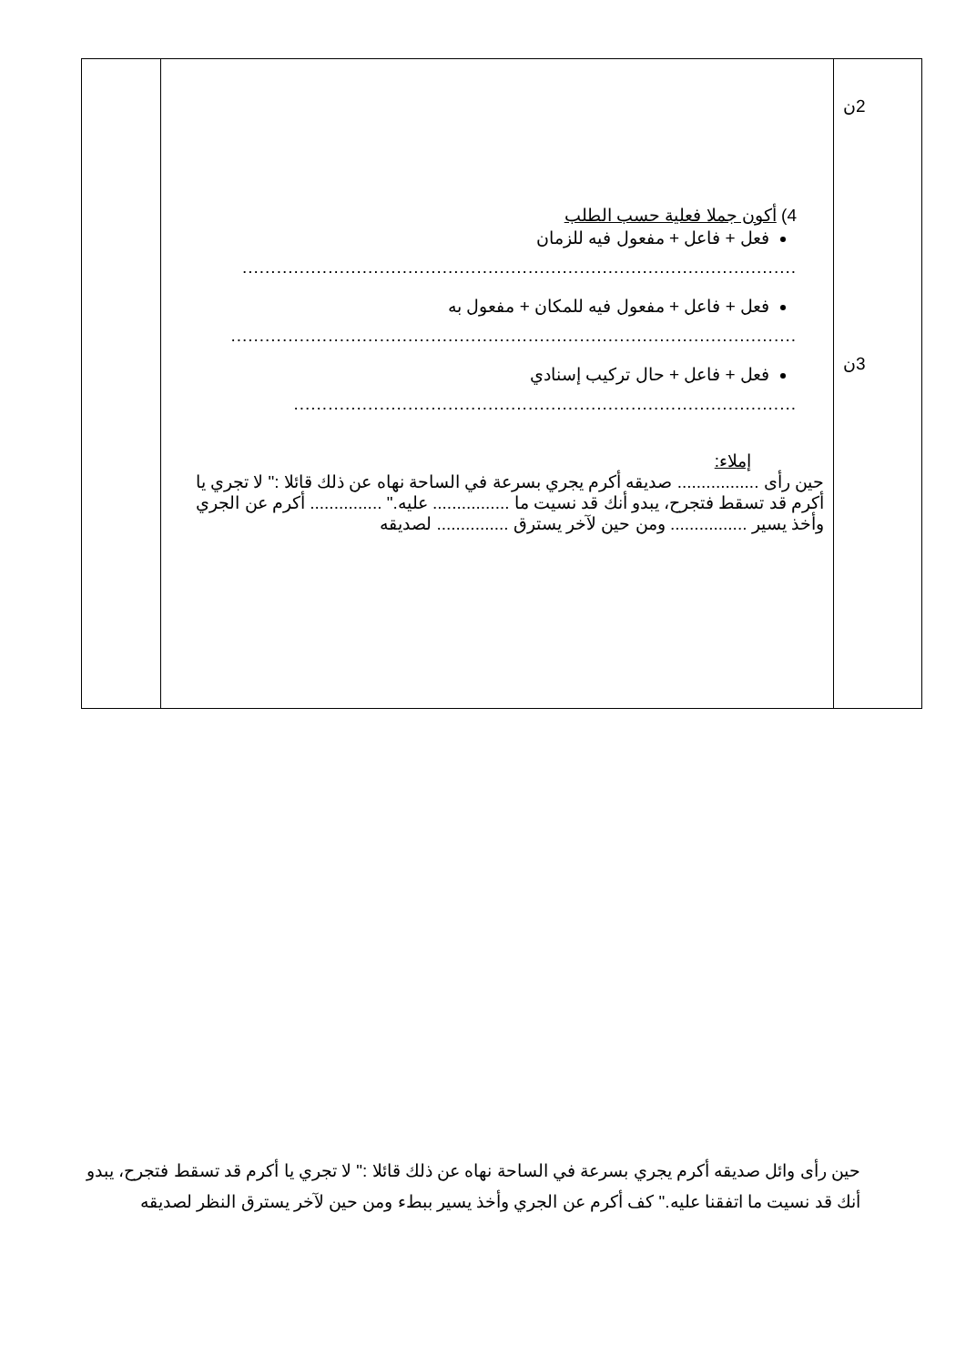| | 4) أكون جملا فعلية حسب الطلب فعل + فاعل + مفعول فيه للزمان ................................................................................................. فعل + فاعل + مفعول فيه للمكان + مفعول به ................................................................................................... فعل + فاعل + حال تركيب إسنادي ........................................................................................ إملاء: حين رأى ................. صديقه أكرم يجري بسرعة في الساحة نهاه عن ذلك قائلا :" لا تجري يا أكرم قد تسقط فتجرح، يبدو أنك قد نسيت ما ................ عليه." ............... أكرم عن الجري وأخذ يسير ................ ومن حين لآخر يسترق ............... لصديقه | 2ن 3ن |
حين رأى وائل صديقه أكرم يجري بسرعة في الساحة نهاه عن ذلك قائلا :" لا تجري يا أكرم قد تسقط فتجرح، يبدو أنك قد نسيت ما اتفقنا عليه." كف أكرم عن الجري وأخذ يسير ببطء ومن حين لآخر يسترق النظر لصديقه